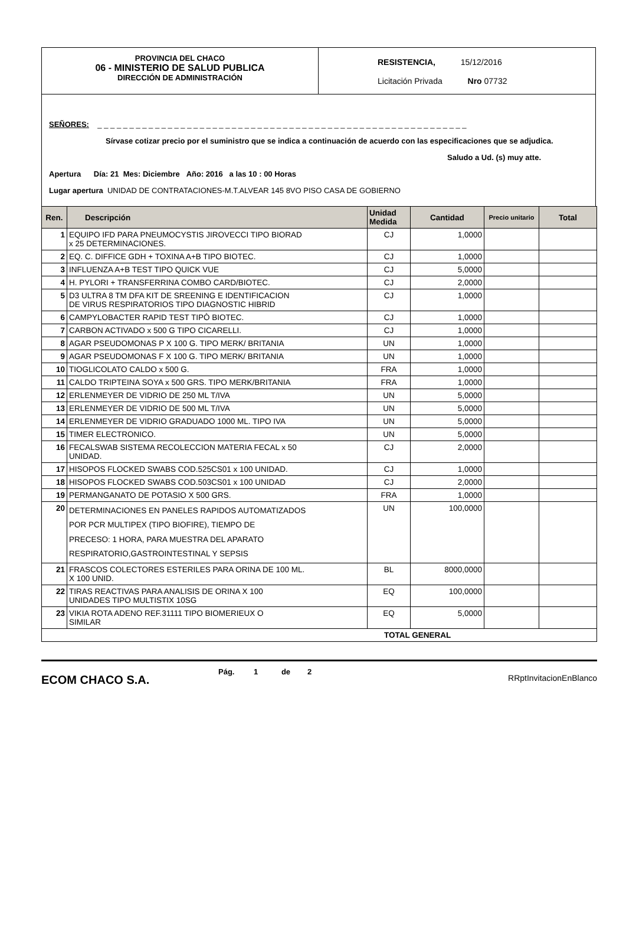PROVINCIA DEL CHACO
06 - MINISTERIO DE SALUD PUBLICA
DIRECCIÓN DE ADMINISTRACIÓN
RESISTENCIA, 15/12/2016
Licitación Privada Nro 07732
SEÑORES: _ _ _ _ _ _ _ _ _ _ _ _ _ _ _ _ _ _ _ _ _ _ _ _ _ _ _ _ _ _ _ _ _ _ _ _ _ _ _ _ _ _ _ _ _ _ _ _ _ _ _ _ _ _ _ _ _ _
Sírvase cotizar precio por el suministro que se indica a continuación de acuerdo con las especificaciones que se adjudica.
Saludo a Ud. (s) muy atte.
Apertura Día: 21 Mes: Diciembre Año: 2016 a las 10 : 00 Horas
Lugar apertura UNIDAD DE CONTRATACIONES-M.T.ALVEAR 145 8VO PISO CASA DE GOBIERNO
| Ren. | Descripción | Unidad Medida | Cantidad | Precio unitario | Total |
| --- | --- | --- | --- | --- | --- |
| 1 | EQUIPO IFD PARA PNEUMOCYSTIS JIROVECCI TIPO BIORAD x 25 DETERMINACIONES. | CJ | 1,0000 | | |
| 2 | EQ. C. DIFFICE GDH + TOXINA A+B TIPO BIOTEC. | CJ | 1,0000 | | |
| 3 | INFLUENZA A+B TEST TIPO QUICK VUE | CJ | 5,0000 | | |
| 4 | H. PYLORI + TRANSFERRINA COMBO CARD/BIOTEC. | CJ | 2,0000 | | |
| 5 | D3 ULTRA 8 TM DFA KIT DE SREENING E IDENTIFICACION DE VIRUS RESPIRATORIOS TIPO DIAGNOSTIC HIBRID | CJ | 1,0000 | | |
| 6 | CAMPYLOBACTER RAPID TEST TIPÒ BIOTEC. | CJ | 1,0000 | | |
| 7 | CARBON ACTIVADO x 500 G TIPO CICARELLI. | CJ | 1,0000 | | |
| 8 | AGAR PSEUDOMONAS P X 100 G. TIPO MERK/ BRITANIA | UN | 1,0000 | | |
| 9 | AGAR PSEUDOMONAS F X 100 G. TIPO MERK/ BRITANIA | UN | 1,0000 | | |
| 10 | TIOGLICOLATO CALDO x 500 G. | FRA | 1,0000 | | |
| 11 | CALDO TRIPTEINA SOYA x 500 GRS. TIPO MERK/BRITANIA | FRA | 1,0000 | | |
| 12 | ERLENMEYER DE VIDRIO DE 250 ML T/IVA | UN | 5,0000 | | |
| 13 | ERLENMEYER DE VIDRIO DE 500 ML T/IVA | UN | 5,0000 | | |
| 14 | ERLENMEYER DE VIDRIO GRADUADO 1000 ML. TIPO IVA | UN | 5,0000 | | |
| 15 | TIMER ELECTRONICO. | UN | 5,0000 | | |
| 16 | FECALSWAB SISTEMA RECOLECCION MATERIA FECAL x 50 UNIDAD. | CJ | 2,0000 | | |
| 17 | HISOPOS FLOCKED SWABS COD.525CS01 x 100 UNIDAD. | CJ | 1,0000 | | |
| 18 | HISOPOS FLOCKED SWABS COD.503CS01 x 100 UNIDAD | CJ | 2,0000 | | |
| 19 | PERMANGANATO DE POTASIO X 500 GRS. | FRA | 1,0000 | | |
| 20 | DETERMINACIONES EN PANELES RAPIDOS AUTOMATIZADOS POR PCR MULTIPEX (TIPO BIOFIRE), TIEMPO DE PRECESO: 1 HORA, PARA MUESTRA DEL APARATO RESPIRATORIO,GASTROINTESTINAL Y SEPSIS | UN | 100,0000 | | |
| 21 | FRASCOS COLECTORES ESTERILES PARA ORINA DE 100 ML. X 100 UNID. | BL | 8000,0000 | | |
| 22 | TIRAS REACTIVAS PARA ANALISIS DE ORINA X 100 UNIDADES TIPO MULTISTIX 10SG | EQ | 100,0000 | | |
| 23 | VIKIA ROTA ADENO REF.31111 TIPO BIOMERIEUX O SIMILAR | EQ | 5,0000 | | |
| TOTAL GENERAL | | | | | |
ECOM CHACO S.A.
Pág. 1 de 2
RRptInvitacionEnBlanco